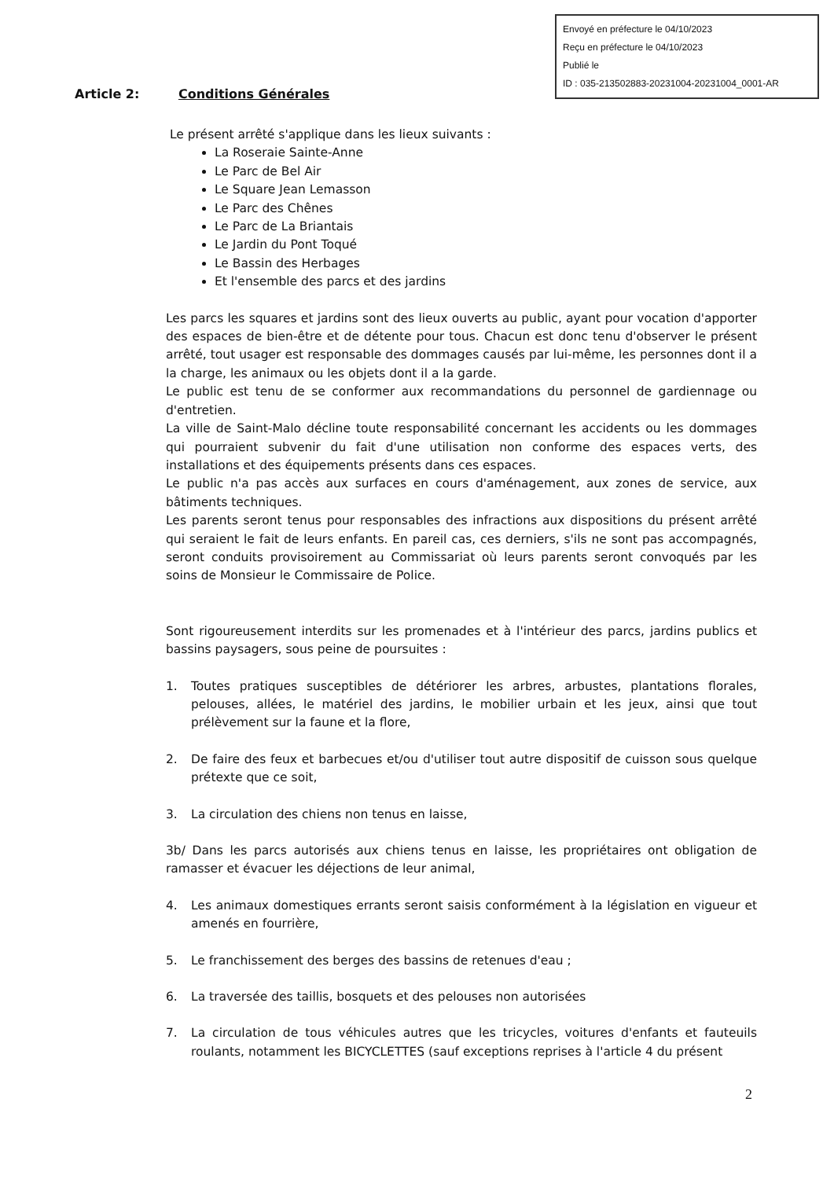Envoyé en préfecture le 04/10/2023
Reçu en préfecture le 04/10/2023
Publié le
ID : 035-213502883-20231004-20231004_0001-AR
Article 2: Conditions Générales
Le présent arrêté s'applique dans les lieux suivants :
La Roseraie Sainte-Anne
Le Parc de Bel Air
Le Square Jean Lemasson
Le Parc des Chênes
Le Parc de La Briantais
Le Jardin du Pont Toqué
Le Bassin des Herbages
Et l'ensemble des parcs et des jardins
Les parcs les squares et jardins sont des lieux ouverts au public, ayant pour vocation d'apporter des espaces de bien-être et de détente pour tous. Chacun est donc tenu d'observer le présent arrêté, tout usager est responsable des dommages causés par lui-même, les personnes dont il a la charge, les animaux ou les objets dont il a la garde.
Le public est tenu de se conformer aux recommandations du personnel de gardiennage ou d'entretien.
La ville de Saint-Malo décline toute responsabilité concernant les accidents ou les dommages qui pourraient subvenir du fait d'une utilisation non conforme des espaces verts, des installations et des équipements présents dans ces espaces.
Le public n'a pas accès aux surfaces en cours d'aménagement, aux zones de service, aux bâtiments techniques.
Les parents seront tenus pour responsables des infractions aux dispositions du présent arrêté qui seraient le fait de leurs enfants. En pareil cas, ces derniers, s'ils ne sont pas accompagnés, seront conduits provisoirement au Commissariat où leurs parents seront convoqués par les soins de Monsieur le Commissaire de Police.
Sont rigoureusement interdits sur les promenades et à l'intérieur des parcs, jardins publics et bassins paysagers, sous peine de poursuites :
1. Toutes pratiques susceptibles de détériorer les arbres, arbustes, plantations florales, pelouses, allées, le matériel des jardins, le mobilier urbain et les jeux, ainsi que tout prélèvement sur la faune et la flore,
2. De faire des feux et barbecues et/ou d'utiliser tout autre dispositif de cuisson sous quelque prétexte que ce soit,
3. La circulation des chiens non tenus en laisse,
3b/ Dans les parcs autorisés aux chiens tenus en laisse, les propriétaires ont obligation de ramasser et évacuer les déjections de leur animal,
4. Les animaux domestiques errants seront saisis conformément à la législation en vigueur et amenés en fourrière,
5. Le franchissement des berges des bassins de retenues d'eau ;
6. La traversée des taillis, bosquets et des pelouses non autorisées
7. La circulation de tous véhicules autres que les tricycles, voitures d'enfants et fauteuils roulants, notamment les BICYCLETTES (sauf exceptions reprises à l'article 4 du présent
2